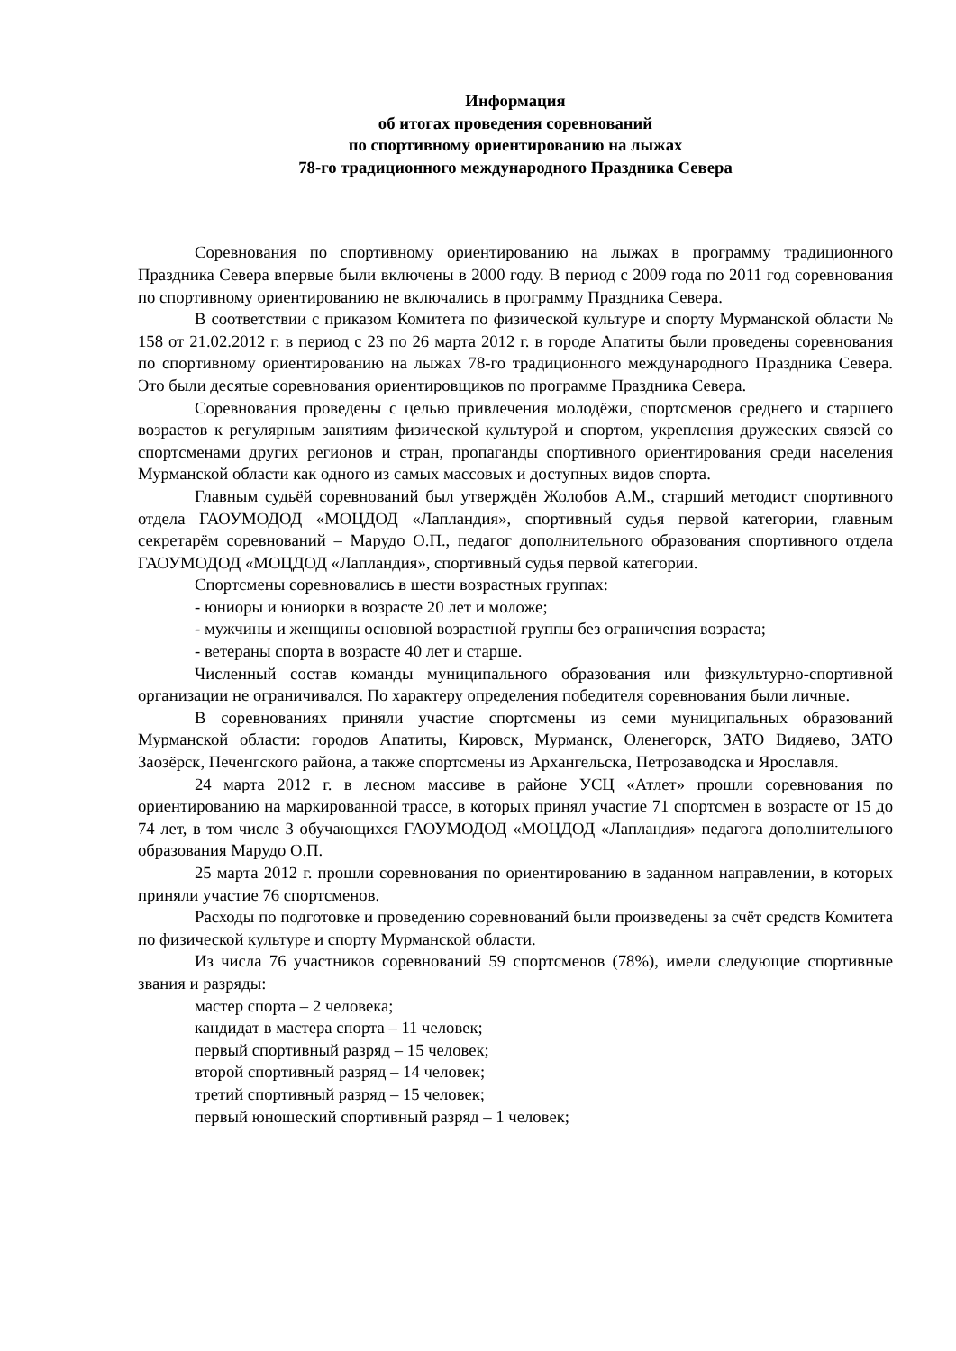Информация
об итогах проведения соревнований
по спортивному ориентированию на лыжах
78-го традиционного международного Праздника Севера
Соревнования по спортивному ориентированию на лыжах в программу традиционного Праздника Севера впервые были включены в 2000 году. В период с 2009 года по 2011 год соревнования по спортивному ориентированию не включались в программу Праздника Севера.
В соответствии с приказом Комитета по физической культуре и спорту Мурманской области № 158 от 21.02.2012 г. в период с 23 по 26 марта 2012 г. в городе Апатиты были проведены соревнования по спортивному ориентированию на лыжах 78-го традиционного международного Праздника Севера. Это были десятые соревнования ориентировщиков по программе Праздника Севера.
Соревнования проведены с целью привлечения молодёжи, спортсменов среднего и старшего возрастов к регулярным занятиям физической культурой и спортом, укрепления дружеских связей со спортсменами других регионов и стран, пропаганды спортивного ориентирования среди населения Мурманской области как одного из самых массовых и доступных видов спорта.
Главным судьёй соревнований был утверждён Жолобов А.М., старший методист спортивного отдела ГАОУМОДОД «МОЦДОД «Лапландия», спортивный судья первой категории, главным секретарём соревнований – Марудо О.П., педагог дополнительного образования спортивного отдела ГАОУМОДОД «МОЦДОД «Лапландия», спортивный судья первой категории.
Спортсмены соревновались в шести возрастных группах:
- юниоры и юниорки в возрасте 20 лет и моложе;
- мужчины и женщины основной возрастной группы без ограничения возраста;
- ветераны спорта в возрасте 40 лет и старше.
Численный состав команды муниципального образования или физкультурно-спортивной организации не ограничивался. По характеру определения победителя соревнования были личные.
В соревнованиях приняли участие спортсмены из семи муниципальных образований Мурманской области: городов Апатиты, Кировск, Мурманск, Оленегорск, ЗАТО Видяево, ЗАТО Заозёрск, Печенгского района, а также спортсмены из Архангельска, Петрозаводска и Ярославля.
24 марта 2012 г. в лесном массиве в районе УСЦ «Атлет» прошли соревнования по ориентированию на маркированной трассе, в которых принял участие 71 спортсмен в возрасте от 15 до 74 лет, в том числе 3 обучающихся ГАОУМОДОД «МОЦДОД «Лапландия» педагога дополнительного образования Марудо О.П.
25 марта 2012 г. прошли соревнования по ориентированию в заданном направлении, в которых приняли участие 76 спортсменов.
Расходы по подготовке и проведению соревнований были произведены за счёт средств Комитета по физической культуре и спорту Мурманской области.
Из числа 76 участников соревнований 59 спортсменов (78%), имели следующие спортивные звания и разряды:
мастер спорта – 2 человека;
кандидат в мастера спорта – 11 человек;
первый спортивный разряд – 15 человек;
второй спортивный разряд – 14 человек;
третий спортивный разряд – 15 человек;
первый юношеский спортивный разряд – 1 человек;